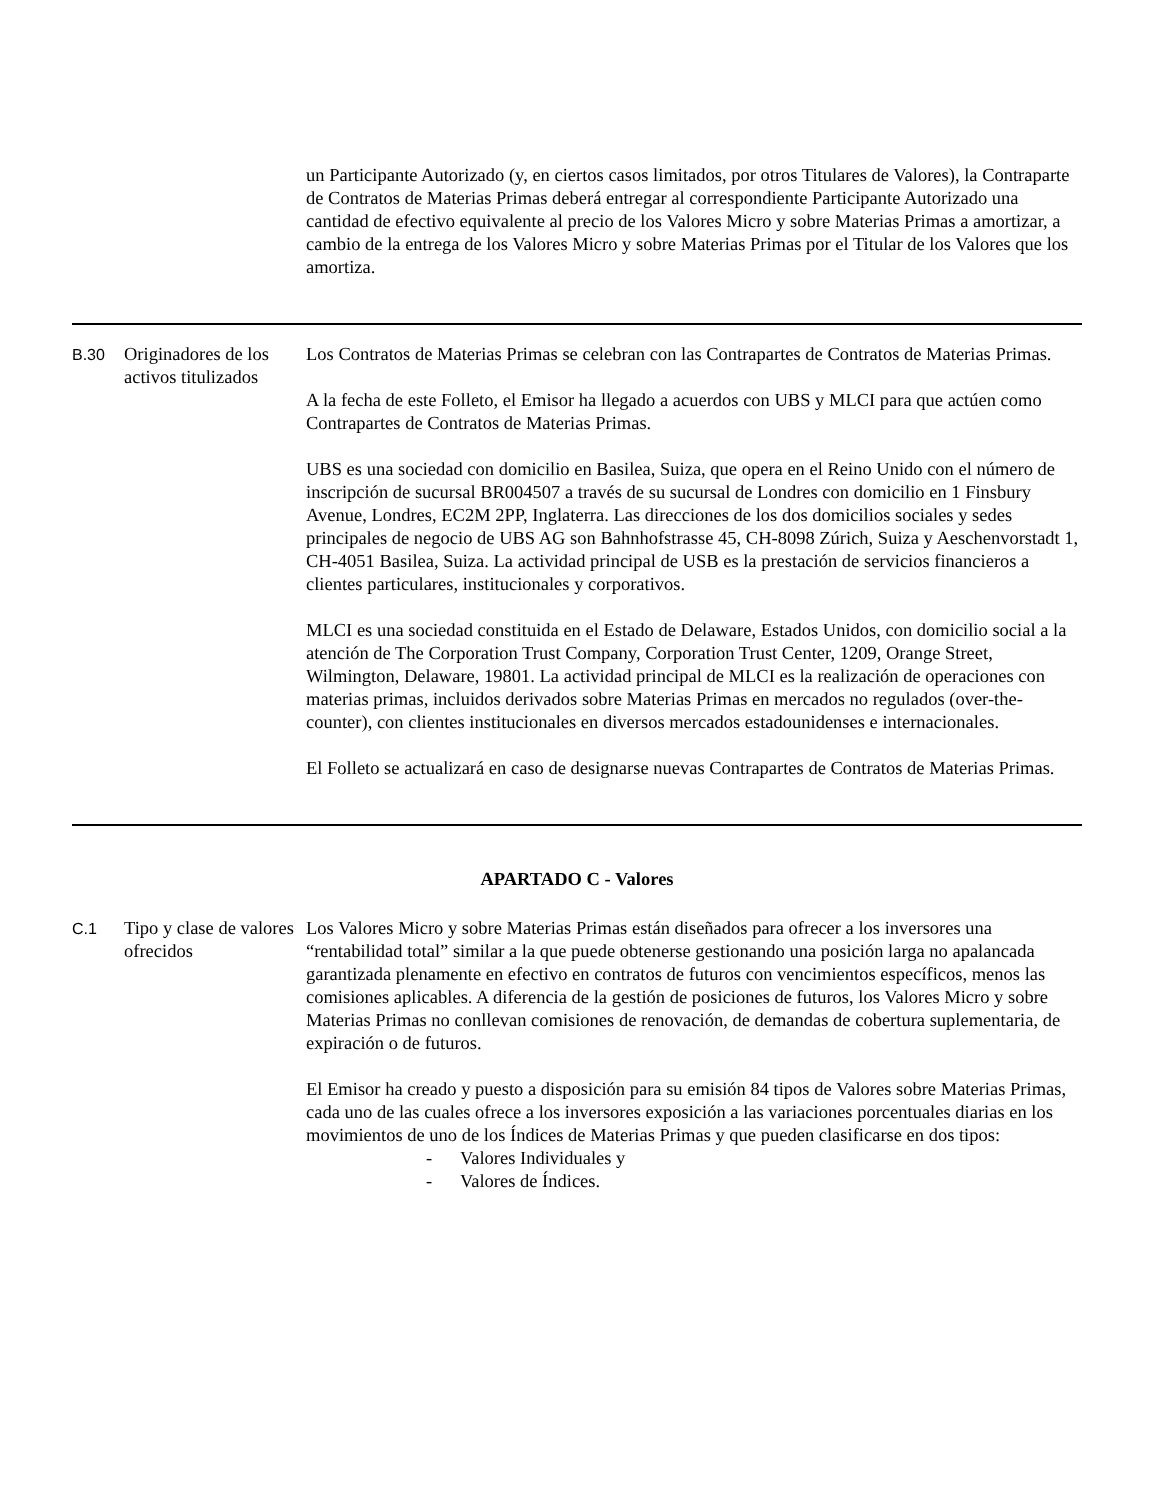| | | un Participante Autorizado (y, en ciertos casos limitados, por otros Titulares de Valores), la Contraparte de Contratos de Materias Primas deberá entregar al correspondiente Participante Autorizado una cantidad de efectivo equivalente al precio de los Valores Micro y sobre Materias Primas a amortizar, a cambio de la entrega de los Valores Micro y sobre Materias Primas por el Titular de los Valores que los amortiza. |
| B.30 | Originadores de los activos titulizados | Los Contratos de Materias Primas se celebran con las Contrapartes de Contratos de Materias Primas. A la fecha de este Folleto, el Emisor ha llegado a acuerdos con UBS y MLCI para que actúen como Contrapartes de Contratos de Materias Primas. UBS es una sociedad con domicilio en Basilea, Suiza, que opera en el Reino Unido con el número de inscripción de sucursal BR004507 a través de su sucursal de Londres con domicilio en 1 Finsbury Avenue, Londres, EC2M 2PP, Inglaterra. Las direcciones de los dos domicilios sociales y sedes principales de negocio de UBS AG son Bahnhofstrasse 45, CH-8098 Zúrich, Suiza y Aeschenvorstadt 1, CH-4051 Basilea, Suiza. La actividad principal de USB es la prestación de servicios financieros a clientes particulares, institucionales y corporativos. MLCI es una sociedad constituida en el Estado de Delaware, Estados Unidos, con domicilio social a la atención de The Corporation Trust Company, Corporation Trust Center, 1209, Orange Street, Wilmington, Delaware, 19801. La actividad principal de MLCI es la realización de operaciones con materias primas, incluidos derivados sobre Materias Primas en mercados no regulados (over-the-counter), con clientes institucionales en diversos mercados estadounidenses e internacionales. El Folleto se actualizará en caso de designarse nuevas Contrapartes de Contratos de Materias Primas. |
| APARTADO C - Valores | | |
| C.1 | Tipo y clase de valores ofrecidos | Los Valores Micro y sobre Materias Primas están diseñados para ofrecer a los inversores una “rentabilidad total” similar a la que puede obtenerse gestionando una posición larga no apalancada garantizada plenamente en efectivo en contratos de futuros con vencimientos específicos, menos las comisiones aplicables. A diferencia de la gestión de posiciones de futuros, los Valores Micro y sobre Materias Primas no conllevan comisiones de renovación, de demandas de cobertura suplementaria, de expiración o de futuros. El Emisor ha creado y puesto a disposición para su emisión 84 tipos de Valores sobre Materias Primas, cada uno de las cuales ofrece a los inversores exposición a las variaciones porcentuales diarias en los movimientos de uno de los Índices de Materias Primas y que pueden clasificarse en dos tipos: - Valores Individuales y - Valores de Índices. |